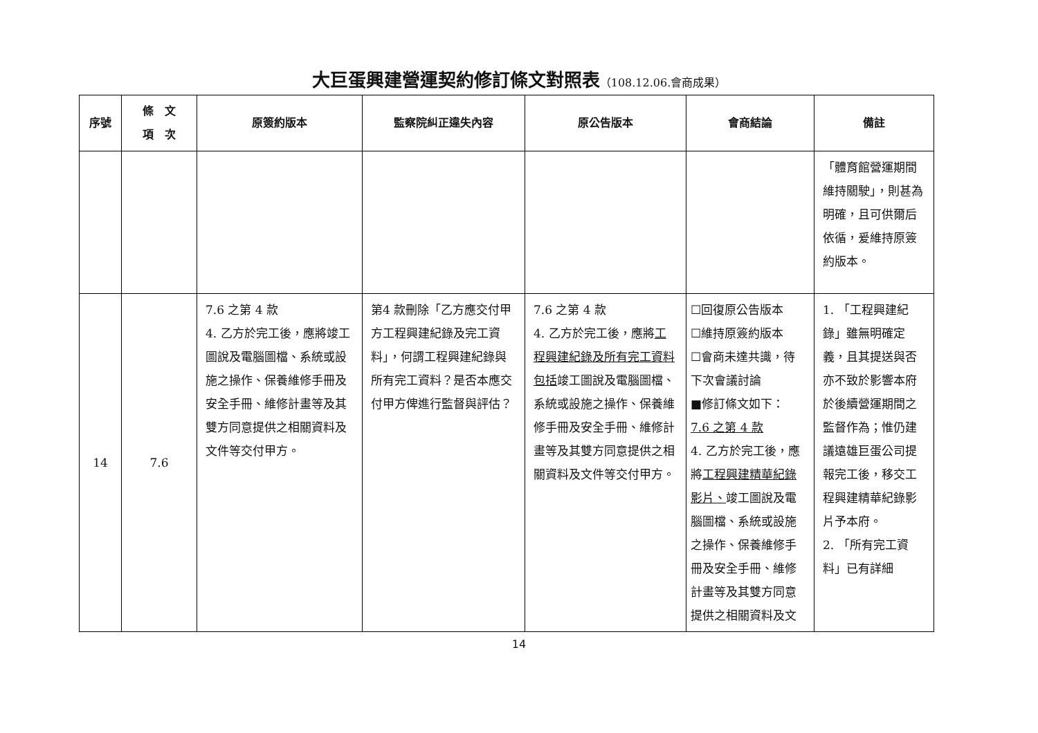大巨蛋興建營運契約修訂條文對照表（108.12.06.會商成果）
| 序號 | 條 文 項 次 | 原簽約版本 | 監察院糾正違失內容 | 原公告版本 | 會商結論 | 備註 |
| --- | --- | --- | --- | --- | --- | --- |
| | | | | | | 「體育館營運期間維持關駛」，則甚為明確，且可供爾后依循，爰維持原簽約版本。 |
| 14 | 7.6 | 7.6 之第 4 款 4. 乙方於完工後，應將竣工圖說及電腦圖檔、系統或設施之操作、保養維修手冊及安全手冊、維修計畫等及其雙方同意提供之相關資料及文件等交付甲方。 | 第4 款刪除「乙方應交付甲方工程興建紀錄及完工資料」，何謂工程興建紀錄與所有完工資料？是否本應交付甲方俾進行監督與評估？ | 7.6 之第 4 款 4. 乙方於完工後，應將 工程興建紀錄及所有完工資料包括 竣工圖說及電腦圖檔、系統或設施之操作、保養維修手冊及安全手冊、維修計畫等及其雙方同意提供之相關資料及文件等交付甲方。 | ☐回復原公告版本 ☐維持原簽約版本 ☐會商未達共識，待下次會議討論 ■修訂條文如下： 7.6 之第 4 款 4. 乙方於完工後，應將 工程興建精華紀錄影片、 竣工圖說及電腦圖檔、系統或設施之操作、保養維修手冊及安全手冊、維修計畫等及其雙方同意提供之相關資料及文 | 1. 「工程興建紀錄」雖無明確定義，且其提送與否亦不致於影響本府於後續營運期間之監督作為；惟仍建議遠雄巨蛋公司提報完工後，移交工程興建精華紀錄影片予本府。 2. 「所有完工資料」已有詳細 |
14